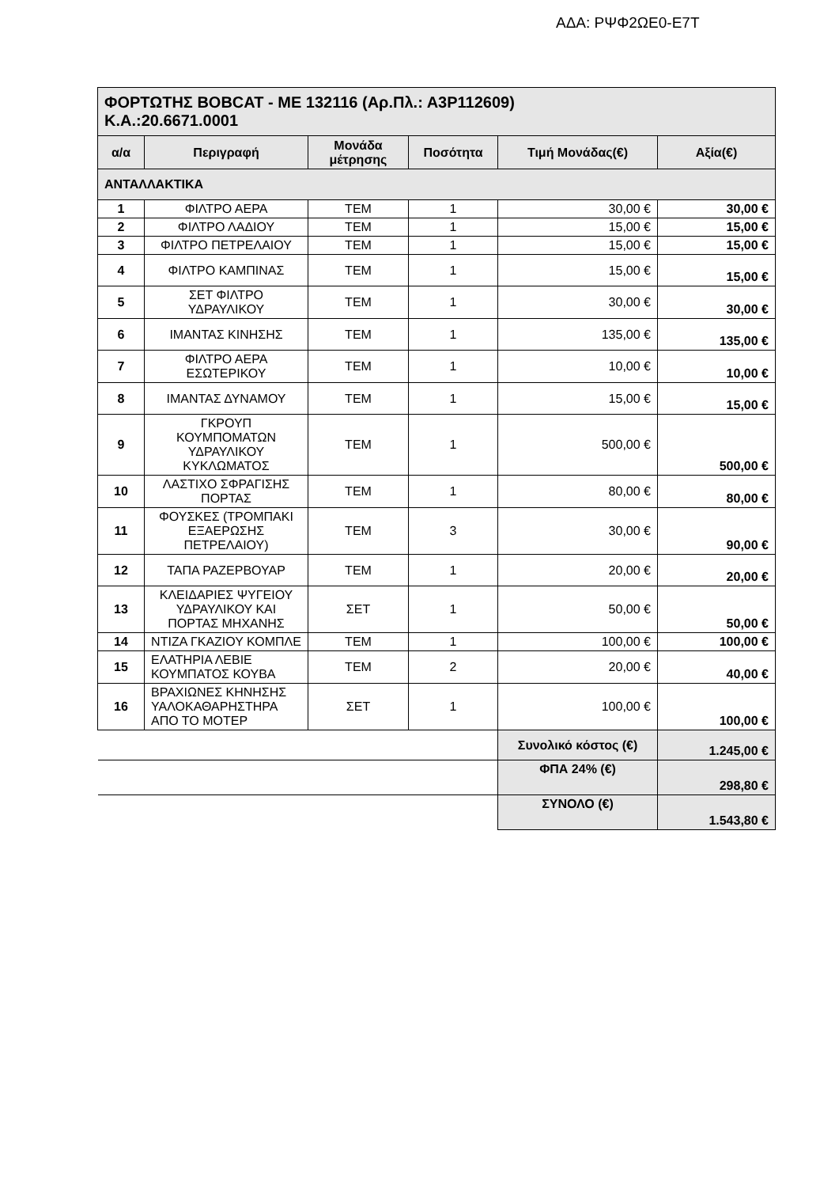ΑΔΑ: ΡΨΦ2ΩΕ0-Ε7Τ
| ΦΟΡΤΩΤΗΣ BOBCAT - ΜΕ 132116 (Αρ.Πλ.: Α3Ρ112609) Κ.Α.:20.6671.0001 | | | | | |
| α/α | Περιγραφή | Μονάδα μέτρησης | Ποσότητα | Τιμή Μονάδας(€) | Αξία(€) |
| ΑΝΤΑΛΛΑΚΤΙΚΑ | | | | | |
| 1 | ΦΙΛΤΡΟ ΑΕΡΑ | ΤΕΜ | 1 | 30,00 € | 30,00 € |
| 2 | ΦΙΛΤΡΟ ΛΑΔΙΟΥ | ΤΕΜ | 1 | 15,00 € | 15,00 € |
| 3 | ΦΙΛΤΡΟ ΠΕΤΡΕΛΑΙΟΥ | ΤΕΜ | 1 | 15,00 € | 15,00 € |
| 4 | ΦΙΛΤΡΟ ΚΑΜΠΙΝΑΣ | ΤΕΜ | 1 | 15,00 € | 15,00 € |
| 5 | ΣΕΤ ΦΙΛΤΡΟ ΥΔΡΑΥΛΙΚΟΥ | ΤΕΜ | 1 | 30,00 € | 30,00 € |
| 6 | ΙΜΑΝΤΑΣ ΚΙΝΗΣΗΣ | ΤΕΜ | 1 | 135,00 € | 135,00 € |
| 7 | ΦΙΛΤΡΟ ΑΕΡΑ ΕΣΩΤΕΡΙΚΟΥ | ΤΕΜ | 1 | 10,00 € | 10,00 € |
| 8 | ΙΜΑΝΤΑΣ ΔΥΝΑΜΟΥ | ΤΕΜ | 1 | 15,00 € | 15,00 € |
| 9 | ΓΚΡΟΥΠ ΚΟΥΜΠΟΜΑΤΩΝ ΥΔΡΑΥΛΙΚΟΥ ΚΥΚΛΩΜΑΤΟΣ | ΤΕΜ | 1 | 500,00 € | 500,00 € |
| 10 | ΛΑΣΤΙΧΟ ΣΦΡΑΓΙΣΗΣ ΠΟΡΤΑΣ | ΤΕΜ | 1 | 80,00 € | 80,00 € |
| 11 | ΦΟΥΣΚΕΣ (ΤΡΟΜΠΑΚΙ ΕΞΑΕΡΩΣΗΣ ΠΕΤΡΕΛΑΙΟΥ) | ΤΕΜ | 3 | 30,00 € | 90,00 € |
| 12 | ΤΑΠΑ ΡΑΖΕΡΒΟΥΑΡ | ΤΕΜ | 1 | 20,00 € | 20,00 € |
| 13 | ΚΛΕΙΔΑΡΙΕΣ ΨΥΓΕΙΟΥ ΥΔΡΑΥΛΙΚΟΥ ΚΑΙ ΠΟΡΤΑΣ ΜΗΧΑΝΗΣ | ΣΕΤ | 1 | 50,00 € | 50,00 € |
| 14 | ΝΤΙΖΑ ΓΚΑΖΙΟΥ ΚΟΜΠΛΕ | ΤΕΜ | 1 | 100,00 € | 100,00 € |
| 15 | ΕΛΑΤΗΡΙΑ ΛΕΒΙΕ ΚΟΥΜΠΑΤΟΣ ΚΟΥΒΑ | ΤΕΜ | 2 | 20,00 € | 40,00 € |
| 16 | ΒΡΑΧΙΩΝΕΣ ΚΗΝΗΣΗΣ ΥΑΛΟΚΑΘΑΡΗΣΤΗΡΑ ΑΠΟ ΤΟ ΜΟΤΕΡ | ΣΕΤ | 1 | 100,00 € | 100,00 € |
| | | | | Συνολικό κόστος (€) | 1.245,00 € |
| | | | | ΦΠΑ 24% (€) | 298,80 € |
| | | | | ΣΥΝΟΛΟ (€) | 1.543,80 € |